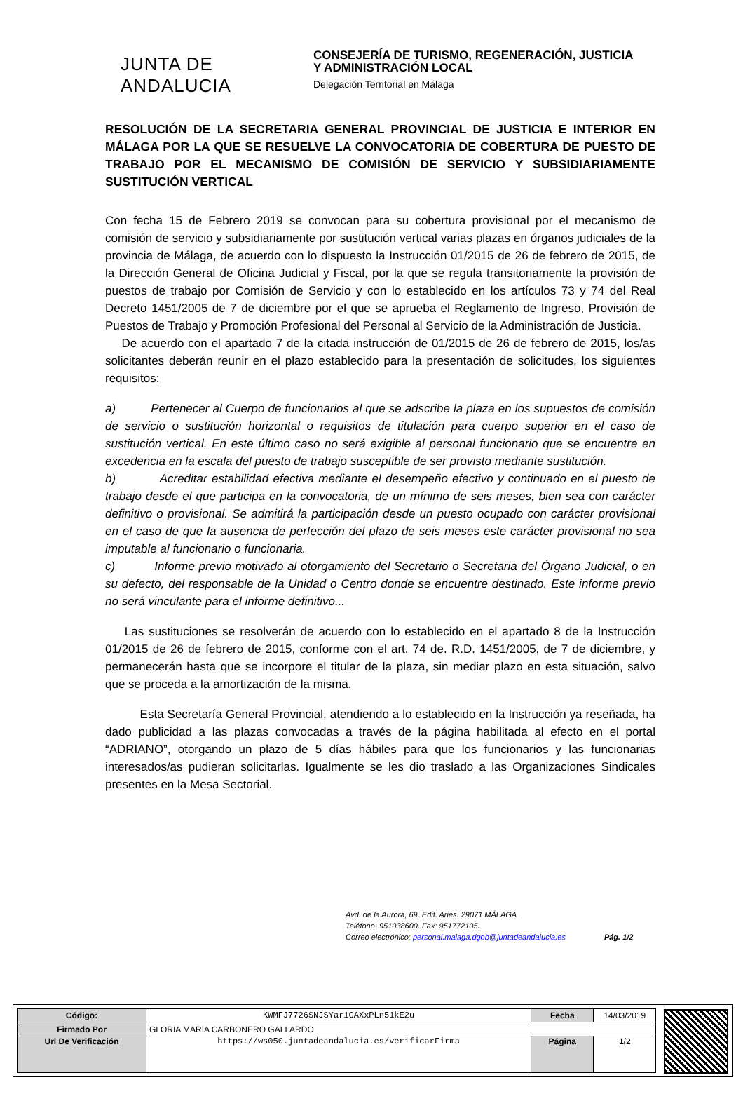JUNTA DE ANDALUCIA
CONSEJERÍA DE TURISMO, REGENERACIÓN, JUSTICIA
Y ADMINISTRACIÓN LOCAL
Delegación Territorial en Málaga
RESOLUCIÓN DE LA SECRETARIA GENERAL PROVINCIAL DE JUSTICIA E INTERIOR EN MÁLAGA POR LA QUE SE RESUELVE LA CONVOCATORIA DE COBERTURA DE PUESTO DE TRABAJO POR EL MECANISMO DE COMISIÓN DE SERVICIO Y SUBSIDIARIAMENTE SUSTITUCIÓN VERTICAL
Con fecha 15 de Febrero 2019 se convocan para su cobertura provisional por el mecanismo de comisión de servicio y subsidiariamente por sustitución vertical varias plazas en órganos judiciales de la provincia de Málaga, de acuerdo con lo dispuesto la Instrucción 01/2015 de 26 de febrero de 2015, de la Dirección General de Oficina Judicial y Fiscal, por la que se regula transitoriamente la provisión de puestos de trabajo por Comisión de Servicio y con lo establecido en los artículos 73 y 74 del Real Decreto 1451/2005 de 7 de diciembre por el que se aprueba el Reglamento de Ingreso, Provisión de Puestos de Trabajo y Promoción Profesional del Personal al Servicio de la Administración de Justicia.
De acuerdo con el apartado 7 de la citada instrucción de 01/2015 de 26 de febrero de 2015, los/as solicitantes deberán reunir en el plazo establecido para la presentación de solicitudes, los siguientes requisitos:
a) Pertenecer al Cuerpo de funcionarios al que se adscribe la plaza en los supuestos de comisión de servicio o sustitución horizontal o requisitos de titulación para cuerpo superior en el caso de sustitución vertical. En este último caso no será exigible al personal funcionario que se encuentre en excedencia en la escala del puesto de trabajo susceptible de ser provisto mediante sustitución.
b) Acreditar estabilidad efectiva mediante el desempeño efectivo y continuado en el puesto de trabajo desde el que participa en la convocatoria, de un mínimo de seis meses, bien sea con carácter definitivo o provisional. Se admitirá la participación desde un puesto ocupado con carácter provisional en el caso de que la ausencia de perfección del plazo de seis meses este carácter provisional no sea imputable al funcionario o funcionaria.
c) Informe previo motivado al otorgamiento del Secretario o Secretaria del Órgano Judicial, o en su defecto, del responsable de la Unidad o Centro donde se encuentre destinado. Este informe previo no será vinculante para el informe definitivo...
Las sustituciones se resolverán de acuerdo con lo establecido en el apartado 8 de la Instrucción 01/2015 de 26 de febrero de 2015, conforme con el art. 74 de. R.D. 1451/2005, de 7 de diciembre, y permanecerán hasta que se incorpore el titular de la plaza, sin mediar plazo en esta situación, salvo que se proceda a la amortización de la misma.
Esta Secretaría General Provincial, atendiendo a lo establecido en la Instrucción ya reseñada, ha dado publicidad a las plazas convocadas a través de la página habilitada al efecto en el portal “ADRIANO”, otorgando un plazo de 5 días hábiles para que los funcionarios y las funcionarias interesados/as pudieran solicitarlas. Igualmente se les dio traslado a las Organizaciones Sindicales presentes en la Mesa Sectorial.
Avd. de la Aurora, 69. Edif. Aries. 29071 MÁLAGA
Teléfono: 951038600. Fax: 951772105.
Correo electrónico: personal.malaga.dgob@juntadeandalucia.es
Pág. 1/2
| Código: | KWMFJ7726SNJSYar1CAXxPLn51kE2u | Fecha | 14/03/2019 |
| Firmado Por | GLORIA MARIA CARBONERO GALLARDO | | |
| Url De Verificación | https://ws050.juntadeandalucia.es/verificarFirma | Página | 1/2 |